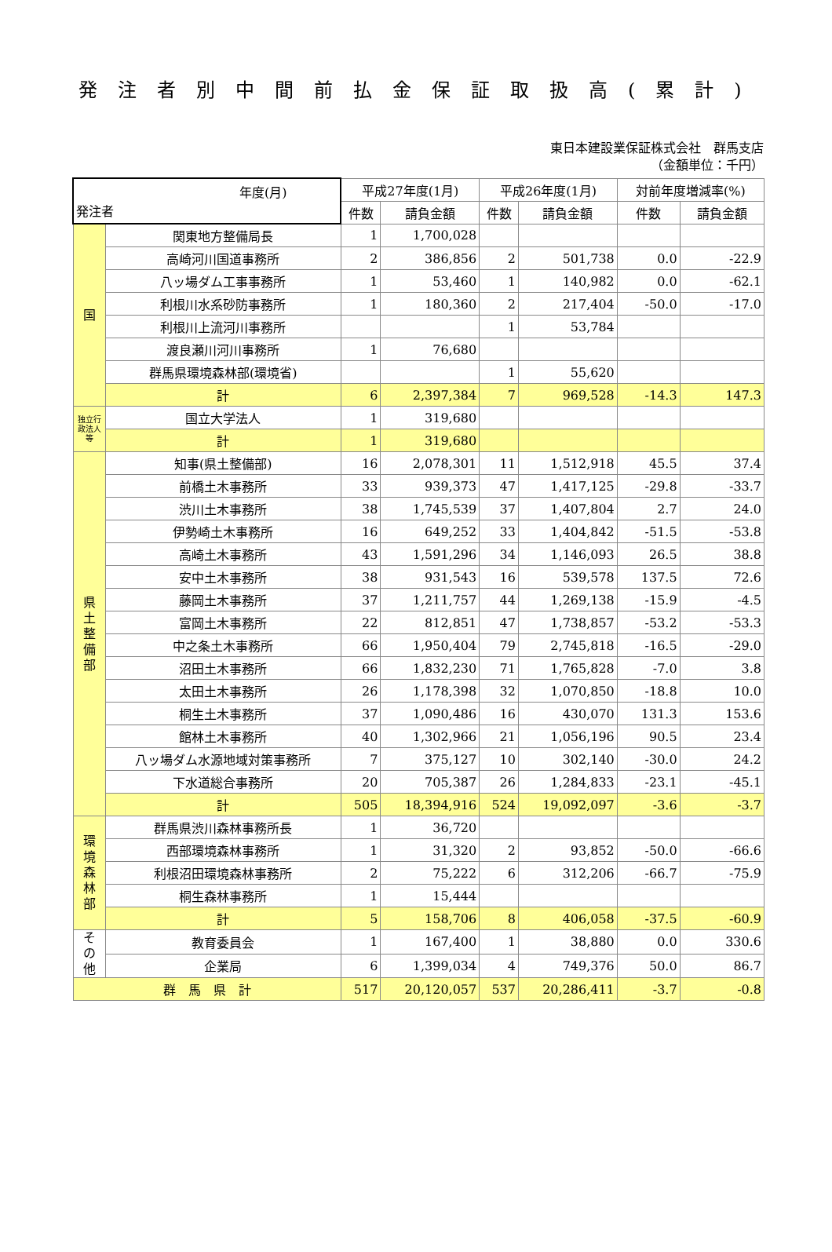発注者別中間前払金保証取扱高(累計)
東日本建設業保証株式会社　群馬支店
（金額単位：千円）
| 年度(月) 発注者 | | 平成27年度(1月) | | 平成26年度(1月) | | 対前年度増減率(%) | |
| --- | --- | --- | --- | --- | --- | --- | --- |
| | | 件数 | 請負金額 | 件数 | 請負金額 | 件数 | 請負金額 |
| 国 | 関東地方整備局長 | 1 | 1,700,028 | | | | |
| | 高崎河川国道事務所 | 2 | 386,856 | 2 | 501,738 | 0.0 | -22.9 |
| | 八ッ場ダム工事事務所 | 1 | 53,460 | 1 | 140,982 | 0.0 | -62.1 |
| | 利根川水系砂防事務所 | 1 | 180,360 | 2 | 217,404 | -50.0 | -17.0 |
| | 利根川上流河川事務所 | | | 1 | 53,784 | | |
| | 渡良瀬川河川事務所 | 1 | 76,680 | | | | |
| | 群馬県環境森林部(環境省) | | | 1 | 55,620 | | |
| | 計 | 6 | 2,397,384 | 7 | 969,528 | -14.3 | 147.3 |
| 独立行政法人等 | 国立大学法人 | 1 | 319,680 | | | | |
| | 計 | 1 | 319,680 | | | | |
| 県 土 整 備 部 | 知事(県土整備部) | 16 | 2,078,301 | 11 | 1,512,918 | 45.5 | 37.4 |
| | 前橋土木事務所 | 33 | 939,373 | 47 | 1,417,125 | -29.8 | -33.7 |
| | 渋川土木事務所 | 38 | 1,745,539 | 37 | 1,407,804 | 2.7 | 24.0 |
| | 伊勢崎土木事務所 | 16 | 649,252 | 33 | 1,404,842 | -51.5 | -53.8 |
| | 高崎土木事務所 | 43 | 1,591,296 | 34 | 1,146,093 | 26.5 | 38.8 |
| | 安中土木事務所 | 38 | 931,543 | 16 | 539,578 | 137.5 | 72.6 |
| | 藤岡土木事務所 | 37 | 1,211,757 | 44 | 1,269,138 | -15.9 | -4.5 |
| | 富岡土木事務所 | 22 | 812,851 | 47 | 1,738,857 | -53.2 | -53.3 |
| | 中之条土木事務所 | 66 | 1,950,404 | 79 | 2,745,818 | -16.5 | -29.0 |
| | 沼田土木事務所 | 66 | 1,832,230 | 71 | 1,765,828 | -7.0 | 3.8 |
| | 太田土木事務所 | 26 | 1,178,398 | 32 | 1,070,850 | -18.8 | 10.0 |
| | 桐生土木事務所 | 37 | 1,090,486 | 16 | 430,070 | 131.3 | 153.6 |
| | 館林土木事務所 | 40 | 1,302,966 | 21 | 1,056,196 | 90.5 | 23.4 |
| | 八ッ場ダム水源地域対策事務所 | 7 | 375,127 | 10 | 302,140 | -30.0 | 24.2 |
| | 下水道総合事務所 | 20 | 705,387 | 26 | 1,284,833 | -23.1 | -45.1 |
| | 計 | 505 | 18,394,916 | 524 | 19,092,097 | -3.6 | -3.7 |
| 環 境 森 林 部 | 群馬県渋川森林事務所長 | 1 | 36,720 | | | | |
| | 西部環境森林事務所 | 1 | 31,320 | 2 | 93,852 | -50.0 | -66.6 |
| | 利根沼田環境森林事務所 | 2 | 75,222 | 6 | 312,206 | -66.7 | -75.9 |
| | 桐生森林事務所 | 1 | 15,444 | | | | |
| | 計 | 5 | 158,706 | 8 | 406,058 | -37.5 | -60.9 |
| そ の 他 | 教育委員会 | 1 | 167,400 | 1 | 38,880 | 0.0 | 330.6 |
| | 企業局 | 6 | 1,399,034 | 4 | 749,376 | 50.0 | 86.7 |
| 群 馬 県 計 | | 517 | 20,120,057 | 537 | 20,286,411 | -3.7 | -0.8 |